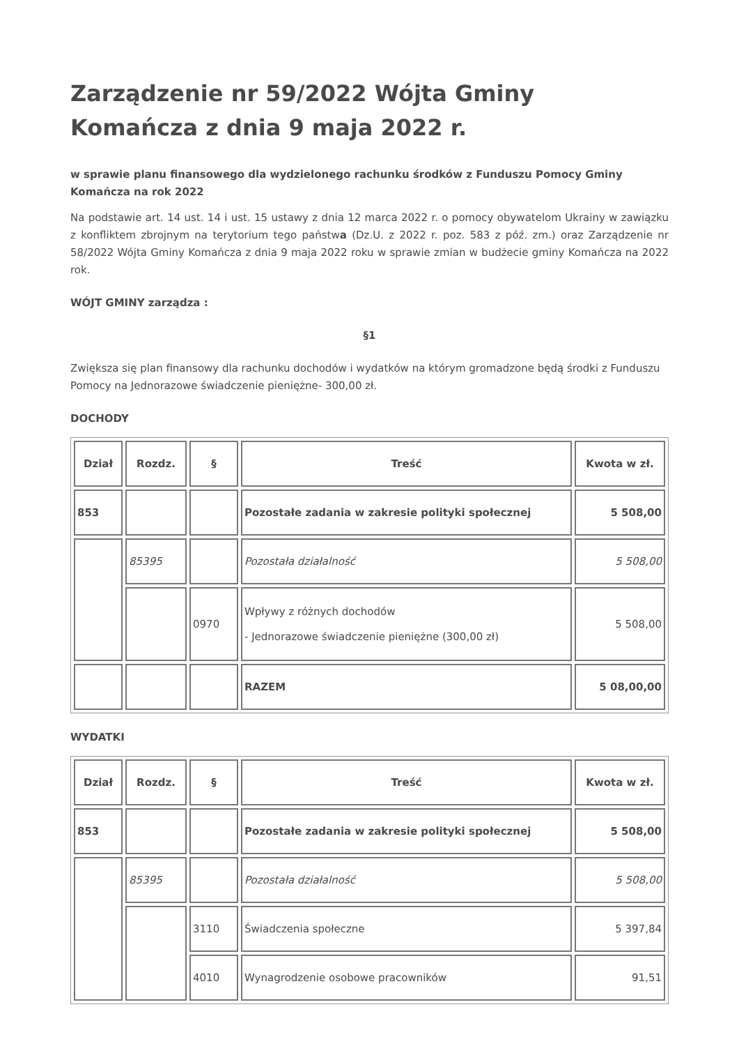Zarządzenie nr 59/2022 Wójta Gminy Komańcza z dnia 9 maja 2022 r.
w sprawie planu finansowego dla wydzielonego rachunku środków z Funduszu Pomocy Gminy Komańcza na rok 2022
Na podstawie art. 14 ust. 14 i ust. 15 ustawy z dnia 12 marca 2022 r. o pomocy obywatelom Ukrainy w zawiązku z konfliktem zbrojnym na terytorium tego państwa (Dz.U. z 2022 r. poz. 583 z póź. zm.) oraz Zarządzenie nr 58/2022 Wójta Gminy Komańcza z dnia 9 maja 2022 roku w sprawie zmian w budżecie gminy Komańcza na 2022 rok.
WÓJT GMINY zarządza :
§1
Zwiększa się plan finansowy dla rachunku dochodów i wydatków na którym gromadzone będą środki z Funduszu Pomocy na Jednorazowe świadczenie pieniężne- 300,00 zł.
DOCHODY
| Dział | Rozdz. | § | Treść | Kwota w zł. |
| --- | --- | --- | --- | --- |
| 853 | | | Pozostałe zadania w zakresie polityki społecznej | 5 508,00 |
| | 85395 | | Pozostała działalność | 5 508,00 |
| | | 0970 | Wpływy z różnych dochodów - Jednorazowe świadczenie pieniężne (300,00 zł) | 5 508,00 |
| | | | RAZEM | 5 08,00,00 |
WYDATKI
| Dział | Rozdz. | § | Treść | Kwota w zł. |
| --- | --- | --- | --- | --- |
| 853 | | | Pozostałe zadania w zakresie polityki społecznej | 5 508,00 |
| | 85395 | | Pozostała działalność | 5 508,00 |
| | | 3110 | Świadczenia społeczne | 5 397,84 |
| | | 4010 | Wynagrodzenie osobowe pracowników | 91,51 |